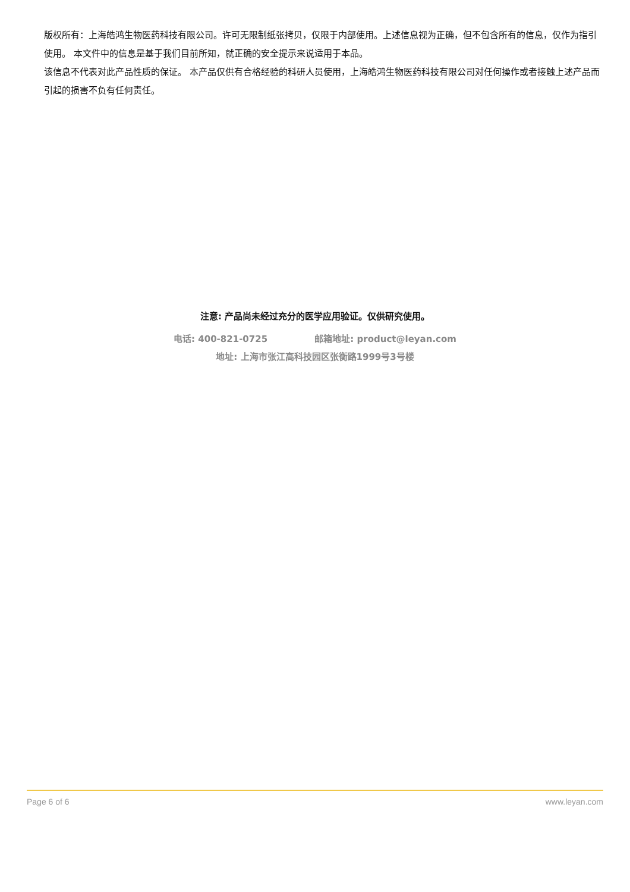版权所有：上海皓鸿生物医药科技有限公司。许可无限制纸张拷贝，仅限于内部使用。上述信息视为正确，但不包含所有的信息，仅作为指引使用。 本文件中的信息是基于我们目前所知，就正确的安全提示来说适用于本品。
该信息不代表对此产品性质的保证。 本产品仅供有合格经验的科研人员使用，上海皓鸿生物医药科技有限公司对任何操作或者接触上述产品而引起的损害不负有任何责任。
注意: 产品尚未经过充分的医学应用验证。仅供研究使用。
电话: 400-821-0725 邮箱地址: product@leyan.com
地址: 上海市张江高科技园区张衡路1999号3号楼
Page 6 of 6 www.leyan.com